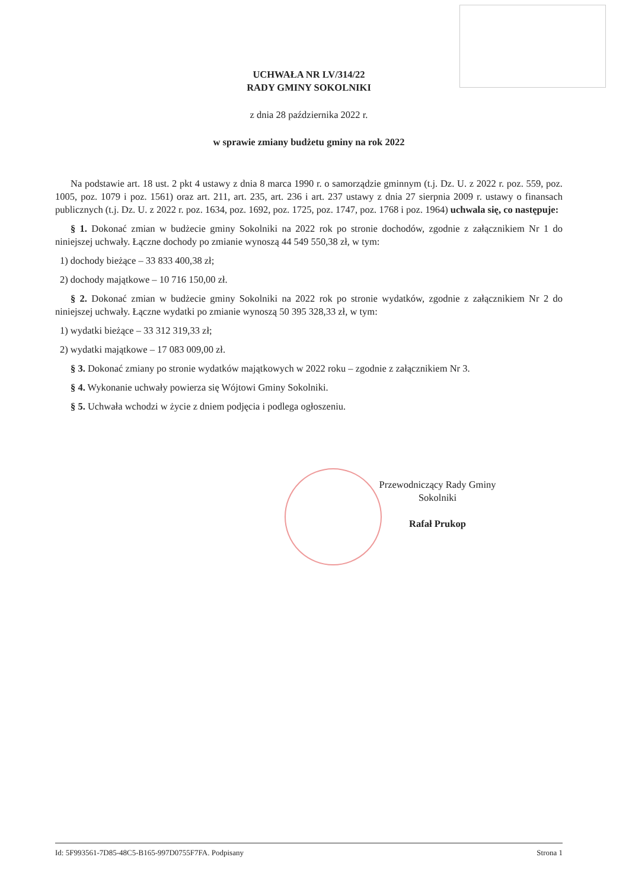UCHWAŁA NR LV/314/22
RADY GMINY SOKOLNIKI
z dnia 28 października 2022 r.
w sprawie zmiany budżetu gminy na rok 2022
Na podstawie art. 18 ust. 2 pkt 4 ustawy z dnia 8 marca 1990 r. o samorządzie gminnym (t.j. Dz. U. z 2022 r. poz. 559, poz. 1005, poz. 1079 i poz. 1561) oraz art. 211, art. 235, art. 236 i art. 237 ustawy z dnia 27 sierpnia 2009 r. ustawy o finansach publicznych (t.j. Dz. U. z 2022 r. poz. 1634, poz. 1692, poz. 1725, poz. 1747, poz. 1768 i poz. 1964) uchwala się, co następuje:
§ 1. Dokonać zmian w budżecie gminy Sokolniki na 2022 rok po stronie dochodów, zgodnie z załącznikiem Nr 1 do niniejszej uchwały. Łączne dochody po zmianie wynoszą 44 549 550,38 zł, w tym:
1) dochody bieżące – 33 833 400,38 zł;
2) dochody majątkowe – 10 716 150,00 zł.
§ 2. Dokonać zmian w budżecie gminy Sokolniki na 2022 rok po stronie wydatków, zgodnie z załącznikiem Nr 2 do niniejszej uchwały. Łączne wydatki po zmianie wynoszą 50 395 328,33 zł, w tym:
1) wydatki bieżące – 33 312 319,33 zł;
2) wydatki majątkowe – 17 083 009,00 zł.
§ 3. Dokonać zmiany po stronie wydatków majątkowych w 2022 roku – zgodnie z załącznikiem Nr 3.
§ 4. Wykonanie uchwały powierza się Wójtowi Gminy Sokolniki.
§ 5. Uchwała wchodzi w życie z dniem podjęcia i podlega ogłoszeniu.
Przewodniczący Rady Gminy
Sokolniki
Rafał Prukop
Id: 5F993561-7D85-48C5-B165-997D0755F7FA. Podpisany Strona 1